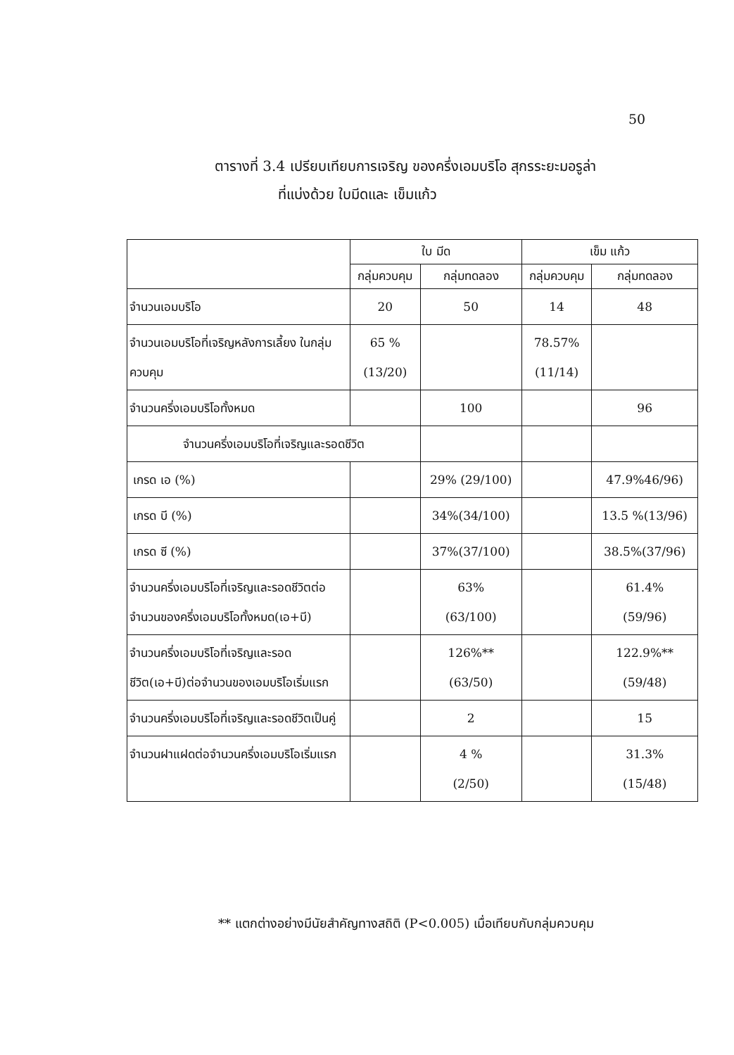50
ตารางที่ 3.4 เปรียบเทียบการเจริญ ของครึ่งเอมบริโอ สุกรระยะมอรูล่า
ที่แบ่งด้วย ใบมีดและ เข็มแก้ว
| | ใบ มีด | | เข็ม แก้ว | |
| --- | --- | --- | --- | --- |
| | กลุ่มควบคุม | กลุ่มทดลอง | กลุ่มควบคุม | กลุ่มทดลอง |
| จำนวนเอมบริโอ | 20 | 50 | 14 | 48 |
| จำนวนเอมบริโอที่เจริญหลังการเลี้ยง ในกลุ่มควบคุม | 65 % (13/20) | | 78.57% (11/14) | |
| จำนวนครึ่งเอมบริโอทั้งหมด | | 100 | | 96 |
| จำนวนครึ่งเอมบริโอที่เจริญและรอดชีวิต | | | | |
| เกรด เอ (%) | | 29% (29/100) | | 47.9%46/96) |
| เกรด บี (%) | | 34%(34/100) | | 13.5 %(13/96) |
| เกรด ซี (%) | | 37%(37/100) | | 38.5%(37/96) |
| จำนวนครึ่งเอมบริโอที่เจริญและรอดชีวิตต่อจำนวนของครึ่งเอมบริโอทั้งหมด(เอ+บี) | | 63% (63/100) | | 61.4% (59/96) |
| จำนวนครึ่งเอมบริโอที่เจริญและรอดชีวิต(เอ+บี)ต่อจำนวนของเอมบริโอเริ่มแรก | | 126%** (63/50) | | 122.9%** (59/48) |
| จำนวนครึ่งเอมบริโอที่เจริญและรอดชีวิตเป็นคู่ | | 2 | | 15 |
| จำนวนฝาแฝดต่อจำนวนครึ่งเอมบริโอเริ่มแรก | | 4 % (2/50) | | 31.3% (15/48) |
** แตกต่างอย่างมีนัยสำคัญทางสถิติ (P<0.005) เมื่อเทียบกับกลุ่มควบคุม